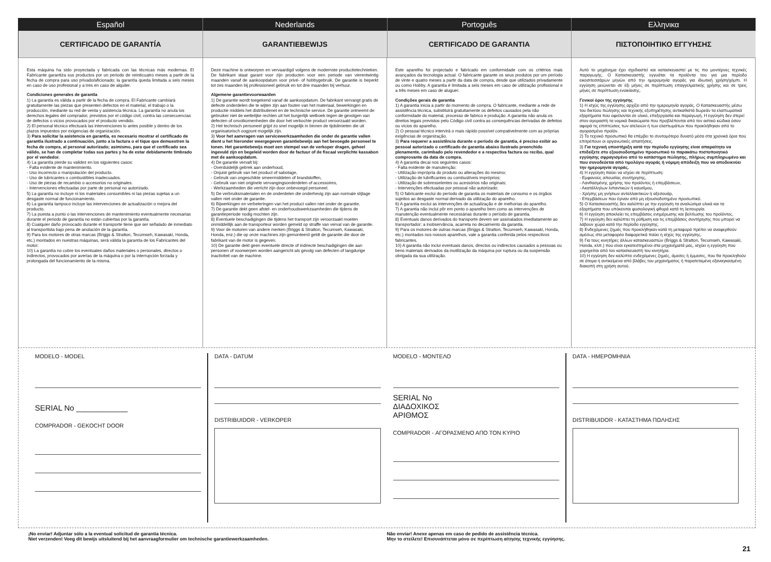Español
CERTIFICADO DE GARANTÍA
Nederlands
GARANTIEBEWIJS
Portoguês
CERTIFICADO DE GARANTIA
Ελληνικα
ΠΙΣΤΟΠΟΙΗΤΙΚΟ ΕΓΓΥΗΣΗΣ
Esta máquina ha sido proyectada y fabricada con las técnicas más modernas. El Fabricante garantiza sus productos por un periodo de veinticuatro meses a partir de la fecha de compra para uso privado/aficionado; la garantía queda limitada a seis meses en caso de uso profesional y a tres en caso de alquiler.
Condiciones generales de garantía
1) La garantía es válida a partir de la fecha de compra. El Fabricante cambiará gratuitamente las piezas que presenten defectos en el material, el trabajo o la producción, mediante su red de venta y asistencia técnica. La garantía no anula los derechos legales del comprador, previstos por el código civil, contra las consecuencias de defectos o vicios provocados por el producto vendido.
2) El personal técnico efectuará las intervenciones lo antes posible y dentro de los plazos impuestos por exigencias de organización.
3) Para solicitar la asistencia en garantía, es necesario mostrar el certificado de garantía ilustrado a continuación, junto a la factura o el tique que demuestren la fecha de compra, al personal autorizado; asimismo, para que el certificado sea válido, se han de completar todas sus partes y ha de estar debidamente timbrado por el vendedor.
4) La garantía pierde su validez en los siguientes casos:
- Falta evidente de mantenimiento.
- Uso incorrecto o manipulación del producto.
- Uso de lubricantes o combustibles inadecuados.
- Uso de piezas de recambio o accesorios no originales.
- Intervenciones efectuadas por parte de personal no autorizado.
5) La garantía no incluye ni los materiales consumibles ni las piezas sujetas a un desgaste normal de funcionamiento.
6) La garantía tampoco incluye las intervenciones de actualización o mejora del producto.
7) La puesta a punto o las intervenciones de mantenimiento eventualmente necesarias durante el periodo de garantía no están cubiertas por la garantía.
8) Cualquier daño provocado durante el transporte tiene que ser señalado de inmediato al transportista bajo pena de anulación de la garantía.
9) Para los motores de otras marcas (Briggs & Stratton, Tecumseh, Kawasaki, Honda, etc.) montados en nuestras máquinas, será válida la garantía de los Fabricantes del motor.
10) La garantía no cubre los eventuales daños materiales o personales, directos o indirectos, provocados por averías de la máquina o por la interrupción forzada y prolongada del funcionamiento de la misma.
Deze machine is ontworpen en vervaardigd volgens de modernste productietechnieken. De fabrikant staat garant voor zijn producten voor een periode van vierentwintig maanden vanaf de aankoopdatum voor privé- of hobbygebruik. De garantie is beperkt tot zes maanden bij professioneel gebruik en tot drie maanden bij verhuur.
Algemene garantievoorwaarden
1) De garantie wordt toegekend vanaf de aankoopdatum. De fabrikant vervangt gratis de defecte onderdelen die te wijten zijn aan fouten van het materiaal, bewerkingen en productie middels het distributienet en de technische service. De garantie ontneemt de gebruiker niet de wettelijke rechten uit het burgerlijk wetboek tegen de gevolgen van defecten of onvolkomenheden die door het verkochte product veroorzaakt worden.
2) Het technisch personeel grijpt zo snel mogelijk in binnen de tijdslimieten die uit organisatorisch oogpunt mogelijk zijn.
3) Voor het aanvragen van servicewerkzaamheden die onder de garantie vallen dient u het hieronder weergegeven garantiebewijs aan het bevoegde personeel te tonen. Het garantiebewijs moet een stempel van de verkoper dragen, geheel ingevuld zijn en begeleid worden door de factuur of de fiscaal verplichte kassabon met de aankoopdatum.
4) De garantie vervalt bij:
- Overduidelijk gebrek aan onderhoud,
- Onjuist gebruik van het product of sabotage,
- Gebruik van ongeschikte smeermiddelen of brandstoffen,
- Gebruik van niet originele vervangingsonderdelen of accessoires,
- Werkzaamheden die verricht zijn door onbevoegd personeel.
5) De verbruiksmaterialen en de onderdelen die onderhevig zijn aan normale slijtage vallen niet onder de garantie.
6) Bijwerkingen en verbeteringen van het product vallen niet onder de garantie.
7) De garantie dekt geen afstel- en onderhoudswerkzaamheden die tijdens de garantieperiode nodig mochten zijn.
8) Eventuele beschadigingen die tijdens het transport zijn veroorzaakt moeten onmiddellijk aan de transporteur worden gemeld op straffe van verval van de garantie.
9) Voor de motoren van andere merken (Briggs & Stratton, Tecumseh, Kawasaki, Honda, enz.) die op onze machines zijn gemonteerd geldt de garantie die door de fabrikant van de motor is gegeven.
10) De garantie dekt geen eventuele directe of indirecte beschadigingen die aan personen of voorwerpen worden aangericht als gevolg van defecten of langdurige inactiviteit van de machine.
Este aparelho foi projectado e fabricado em conformidade com os critérios mais avançados da tecnologia actual. O fabricante garante os seus produtos por um período de vinte e quatro meses a partir da data de compra, desde que utilizados privadamente ou como Hobby. A garantia é limitada a seis meses em caso de utilização profissional e a três meses em caso de aluguer.
Condições gerais de garantia
1) A garantia inicia a partir do momento de compra. O fabricante, mediante a rede de assistência técnica, substituirá gratuitamente os defeitos causados pela não conformidade do material, processo de fabrico e produção. A garantia não anula os direitos legais previstos pelo Código civil contra as consequências derivadas de defeitos ou vícios do aparelho.
2) O pessoal técnico intervirá o mais rápido possível compativelmente com as próprias exigências de organização.
3) Para requerer a assistência durante o período de garantia, é preciso exibir ao pessoal autorizado o certificado de garantia abaixo ilustrado preenchido plenamente, carimbado pelo revendedor e a respectiva factura ou recibo, qual comprovante da data de compra.
4) A garantia decai nos seguintes casos:
- Falta evidente de manutenção;
- Utilização imprópria do produto ou alterações do mesmo;
- Utilização de lubrificantes ou combustíveis impróprios;
- Utilização de sobresselentes ou acessórios não originais;
- Intervenções efectuadas por pessoal não autorizado;
5) O fabricante exclui do período de garantia os materiais de consumo e os órgãos sujeitos ao desgaste normal derivado da utilização do aparelho.
6) A garantia exclui as intervenções de actualização e de melhorias do aparelho.
7) A garantia não inclui pôr em ponto o aparelho bem como as intervenções de manutenção eventualmente necessárias durante o período de garantia.
8) Eventuais danos derivados do transporte devem ser assinalados imediatamente ao transportador; a inobservância, acarreta no decaimento da garantia.
9) Para os motores de outras marcas (Briggs & Stratton, Tecumseh, Kawasaki, Honda, etc.) montados nos nossos aparelhos, vale a garantia conferida pelos respectivos fabricantes.
10) A garantia não inclui eventuais danos, directos ou indirectos causados a pessoas ou bens materiais derivados da inutilização da máquina por ruptura ou da suspensão obrigada da sua utilização.
Αυτό το μηχάνημα έχει σχεδιαστεί και κατασκευαστεί με τις πιο μοντέρνες τεχνικές παραγωγής. Ο Κατασκευαστής εγγυάται τα προϊόντα του για μια περίοδο εικοσιτεσσάρων μηνών από την ημερομηνία αγοράς για ιδιωτική χρήση/χόμπι. Η εγγύηση μειώνεται σε έξι μήνες σε περίπτωση επαγγελματικής χρήσης και σε τρεις μήνες σε περίπτωση ενοικίασης.
Γενικοί όροι της εγγύησης
1) Η ισχύς της εγγύησης αρχίζει από την ημερομηνία αγοράς. Ο Κατασκευαστής μέσω του δικτύου πώλησης και τεχνικής εξυπηρέτησης αντικαθιστά δωρεάν τα ελαττωματικά εξαρτήματα που οφείλονται σε υλικό, επεξεργασία και παραγωγή. Η εγγύηση δεν στερεί στον αγοραστή τα νομικά δικαιώματα που προβλέπονται από τον αστικό κώδικα όσον αφορά τις επιπτώσεις των ατελειών ή των ελαττωμάτων που προκλήθηκαν από το αγορασμένο προϊόν.
2) Το τεχνικό προσωπικό θα επέμβει το συντομότερο δυνατό μέσα στα χρονικά όρια που επιτρέπουν οι οργανωτικές απαιτήσεις.
3) Για τεχνική υποστήριξη κατά την περίοδο εγγύησης είναι απαραίτητο να επιδείξετε στο εξουσιοδοτημένο προσωπικό το παρακάτω πιστοποιητικό εγγύησης σφραγισμένο από το κατάστημα πώλησης, πλήρως συμπληρωμένο και που συνοδεύεται από τιμολόγιο αγοράς ή νόμιμη απόδειξη που να αποδεικνύει την ημερομηνία αγοράς.
4) Η εγγύηση παύει να ισχύει σε περίπτωση:
- Εμφανούς απουσίας συντήρησης,
- Λανθασμένης χρήσης του προϊόντος ή επεμβάσεων,
- Ακατάλληλων λιπαντικών ή καυσίμου,
- Χρήσης μη γνήσιων ανταλλακτικών ή αξεσουάρ,
- Επεμβάσεων που έγιναν από μη εξουσιοδοτημένο προσωπικό.
5) Ο Κατασκευαστής δεν καλύπτει με την εγγύηση τα αναλώσιμα υλικά και τα εξαρτήματα που υπόκεινται φυσιολογική φθορά κατά τη λειτουργία.
6) Η εγγύηση αποκλείει τις επεμβάσεις ενημέρωσης και βελτίωσης του προϊόντος.
7) Η εγγύηση δεν καλύπτει τη ρύθμιση και τις επεμβάσεις συντήρησης που μπορεί να λάβουν χώρα κατά την περίοδο εγγύησης.
8) Ενδεχόμενες ζημιές που προκλήθηκαν κατά τη μεταφορά πρέπει να αναφερθούν αμέσως στο μεταφορέα διαφορετικά παύει η ισχύς της εγγύησης.
9) Για τους κινητήρες άλλων κατασκευαστών (Briggs & Stratton, Tecumseh, Kawasaki, Honda, κλπ.) που είναι εγκατεστημένοι στα μηχανήματά μας, ισχύει η εγγύηση που χορηγείται από τον κατασκευαστή του κινητήρα.
10) Η εγγύηση δεν καλύπτει ενδεχόμενες ζημιές, άμεσες ή έμμεσες, που θα προκληθούν σε άτομα ή αντικείμενα από βλάβες του μηχανήματος ή παρατεταμένη εξαναγκασμένη διακοπή στη χρήση αυτού.
MODELO - MODEL
SERIAL No ____________
COMPRADOR - GEKOCHT DOOR
DATA - DATUM
DISTRIBUIDOR - VERKOPER
MODELO - ΜΟΝΤΕΛΟ
SERIAL No
ΔΙΑΔΟΧΙΚΟΣ
ΑΡΙΘΜΟΣ
COMPRADOR - ΑΓΟΡΑΣΜΕΝΟ ΑΠΟ ΤΟΝ ΚΥΡΙΟ
DATA - ΗΜΕΡΟΜΗΝΙΑ
DISTRIBUIDOR - ΚΑΤΑΣΤΗΜΑ ΠΩΛΗΣΗΣ
¡No enviar! Adjuntar sólo a la eventual solicitud de garantía técnica.
Niet verzenden! Voeg dit bewijs uitsluitend bij het aanvraagformulier om technische garantiewerkzaamheden.
Não enviar! Anexe apenas em caso de pedido de assistência técnica.
Μην το στείλετε! Επισυνάπτεται μόνο σε περίπτωση αίτησης τεχνικής εγγύησης.
21